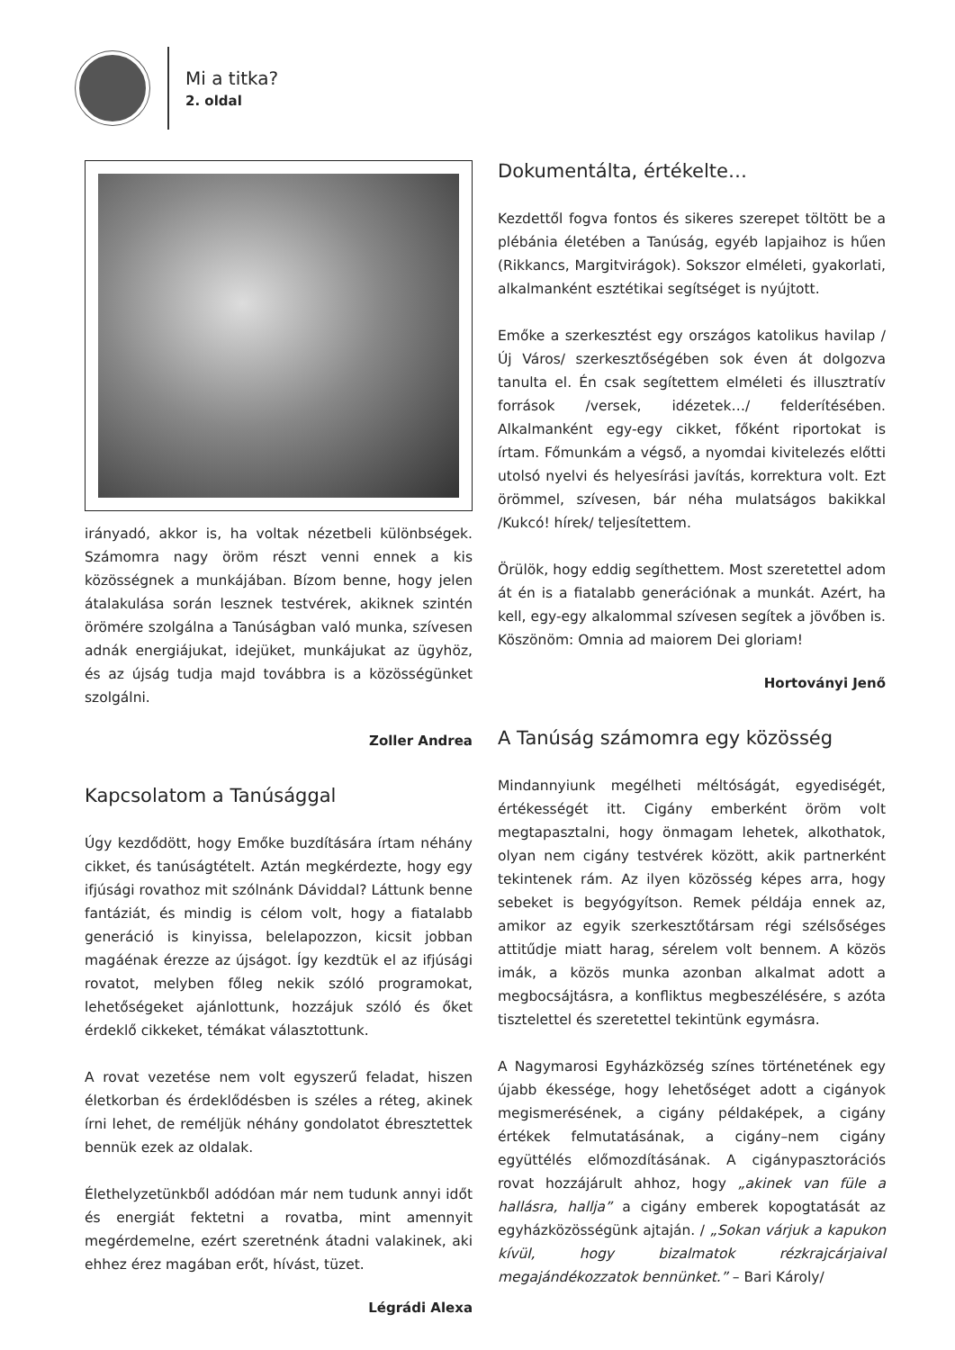Mi a titka?
2. oldal
irányadó, akkor is, ha voltak nézetbeli különbségek. Számomra nagy öröm részt venni ennek a kis közösségnek a munkájában. Bízom benne, hogy jelen átalakulása során lesznek testvérek, akiknek szintén örömére szolgálna a Tanúságban való munka, szívesen adnák energiájukat, idejüket, munkájukat az ügyhöz, és az újság tudja majd továbbra is a közösségünket szolgálni.
Zoller Andrea
Kapcsolatom a Tanúsággal
Úgy kezdődött, hogy Emőke buzdítására írtam néhány cikket, és tanúságtételt. Aztán megkérdezte, hogy egy ifjúsági rovathoz mit szólnánk Dáviddal? Láttunk benne fantáziát, és mindig is célom volt, hogy a fiatalabb generáció is kinyissa, belelapozzon, kicsit jobban magáénak érezze az újságot. Így kezdtük el az ifjúsági rovatot, melyben főleg nekik szóló programokat, lehetőségeket ajánlottunk, hozzájuk szóló és őket érdeklő cikkeket, témákat választottunk.
A rovat vezetése nem volt egyszerű feladat, hiszen életkorban és érdeklődésben is széles a réteg, akinek írni lehet, de reméljük néhány gondolatot ébresztettek bennük ezek az oldalak.
Élethelyzetünkből adódóan már nem tudunk annyi időt és energiát fektetni a rovatba, mint amennyit megérdemelne, ezért szeretnénk átadni valakinek, aki ehhez érez magában erőt, hívást, tüzet.
Légrádi Alexa
Dokumentálta, értékelte…
Kezdettől fogva fontos és sikeres szerepet töltött be a plébánia életében a Tanúság, egyéb lapjaihoz is hűen (Rikkancs, Margitvirágok). Sokszor elméleti, gyakorlati, alkalmanként esztétikai segítséget is nyújtott.
Emőke a szerkesztést egy országos katolikus havilap /Új Város/ szerkesztőségében sok éven át dolgozva tanulta el. Én csak segítettem elméleti és illusztratív források /versek, idézetek…/ felderítésében. Alkalmanként egy-egy cikket, főként riportokat is írtam. Főmunkám a végső, a nyomdai kivitelezés előtti utolsó nyelvi és helyesírási javítás, korrektura volt. Ezt örömmel, szívesen, bár néha mulatságos bakikkal /Kukcó! hírek/ teljesítettem.
Örülök, hogy eddig segíthettem. Most szeretettel adom át én is a fiatalabb generációnak a munkát. Azért, ha kell, egy-egy alkalommal szívesen segítek a jövőben is. Köszönöm: Omnia ad maiorem Dei gloriam!
Hortoványi Jenő
A Tanúság számomra egy közösség
Mindannyiunk megélheti méltóságát, egyediségét, értékességét itt. Cigány emberként öröm volt megtapasztalni, hogy önmagam lehetek, alkothatok, olyan nem cigány testvérek között, akik partnerként tekintenek rám. Az ilyen közösség képes arra, hogy sebeket is begyógyítson. Remek példája ennek az, amikor az egyik szerkesztőtársam régi szélsőséges attitűdje miatt harag, sérelem volt bennem. A közös imák, a közös munka azonban alkalmat adott a megbocsájtásra, a konfliktus megbeszélésére, s azóta tisztelettel és szeretettel tekintünk egymásra.
A Nagymarosi Egyházközség színes történetének egy újabb ékessége, hogy lehetőséget adott a cigányok megismerésének, a cigány példaképek, a cigány értékek felmutatásának, a cigány–nem cigány együttélés előmozdításának. A cigánypasztorációs rovat hozzájárult ahhoz, hogy „akinek van füle a hallásra, hallja” a cigány emberek kopogtatását az egyházközösségünk ajtaján. / „Sokan várjuk a kapukon kívül, hogy bizalmatok rézkrajcárjaival megajándékozzatok bennünket.” – Bari Károly/